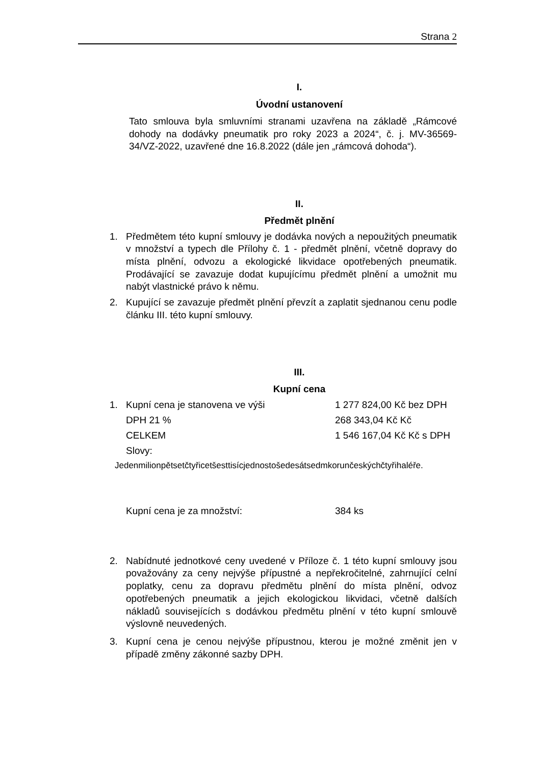Strana 2
I.
Úvodní ustanovení
Tato smlouva byla smluvními stranami uzavřena na základě „Rámcové dohody na dodávky pneumatik pro roky 2023 a 2024“, č. j. MV-36569-34/VZ-2022, uzavřené dne 16.8.2022 (dále jen „rámcová dohoda“).
II.
Předmět plnění
1. Předmětem této kupní smlouvy je dodávka nových a nepoužitých pneumatik v množství a typech dle Přílohy č. 1 - předmět plnění, včetně dopravy do místa plnění, odvozu a ekologické likvidace opotřebených pneumatik. Prodávající se zavazuje dodat kupujícímu předmět plnění a umožnit mu nabýt vlastnické právo k němu.
2. Kupující se zavazuje předmět plnění převzít a zaplatit sjednanou cenu podle článku III. této kupní smlouvy.
III.
Kupní cena
1. Kupní cena je stanovena ve výši 1 277 824,00 Kč bez DPH
DPH 21 % 268 343,04 Kč Kč
CELKEM 1 546 167,04 Kč Kč s DPH
Slovy:
Jedenmilionpětsetčtyřicetšesttisícjednostošedesátsedmkorunčeskýchčtyřihaléře.
Kupní cena je za množství: 384 ks
2. Nabídnuté jednotkové ceny uvedené v Příloze č. 1 této kupní smlouvy jsou považovány za ceny nejvýše přípustné a nepřekročitelné, zahrnující celní poplatky, cenu za dopravu předmětu plnění do místa plnění, odvoz opotřebených pneumatik a jejich ekologickou likvidaci, včetně dalších nákladů souvisejících s dodávkou předmětu plnění v této kupní smlouvě výslovně neuvedených.
3. Kupní cena je cenou nejvýše přípustnou, kterou je možné změnit jen v případě změny zákonné sazby DPH.